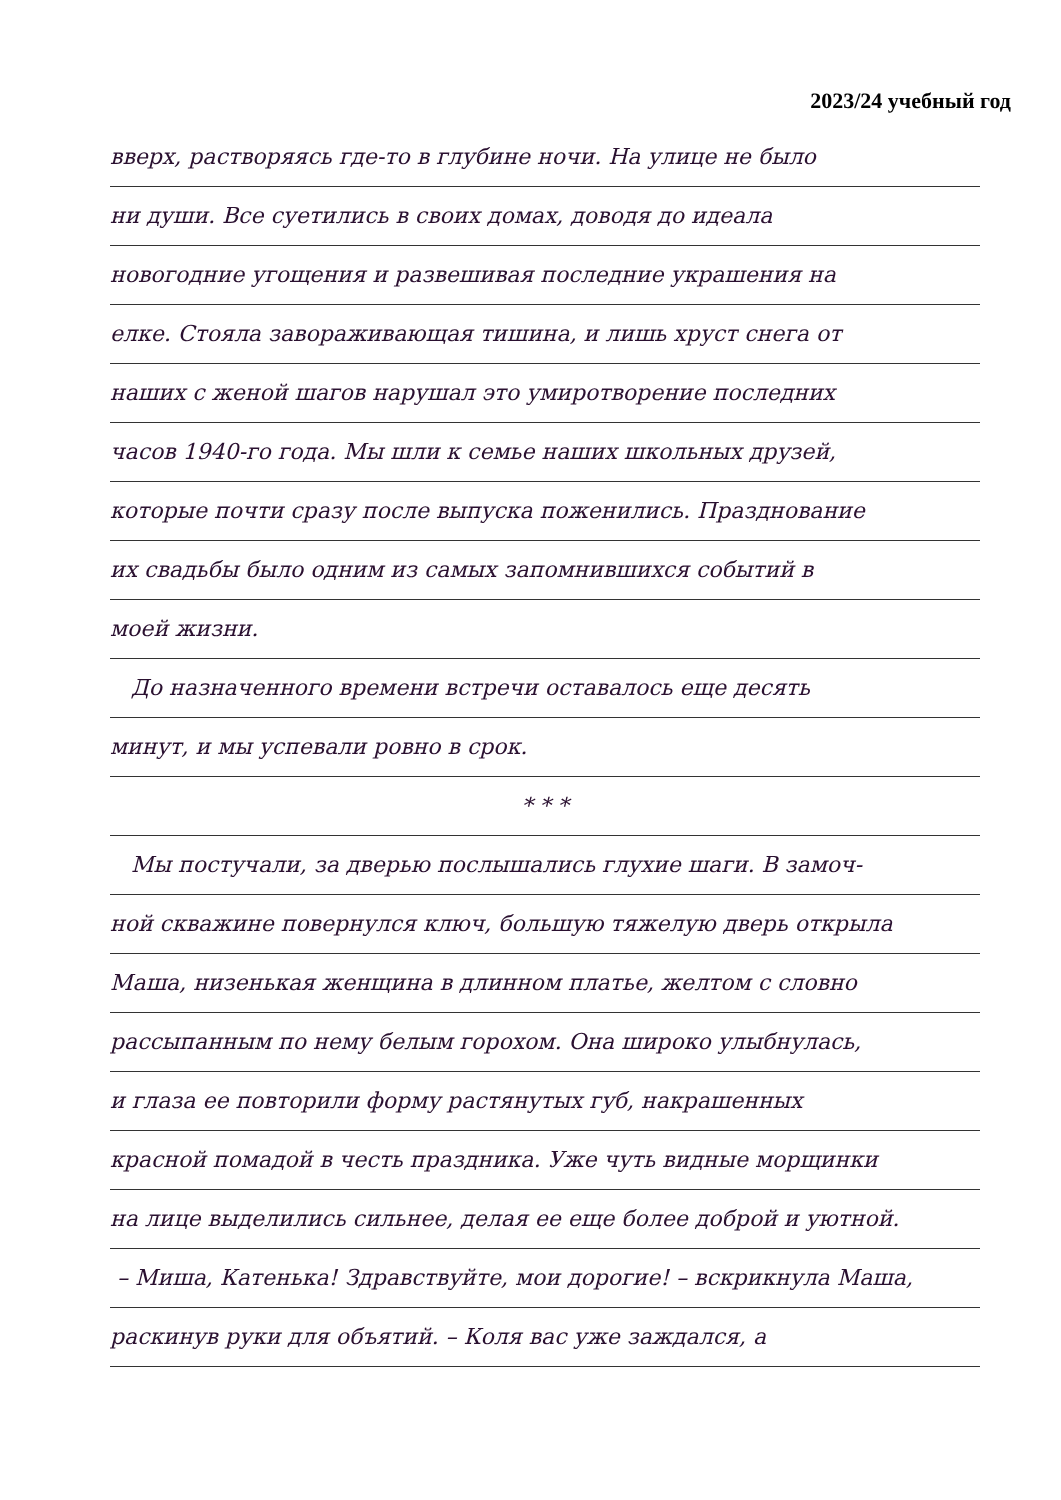2023/24 учебный год
вверх, растворяясь где-то в глубине ночи. На улице не было
ни души. Все суетились в своих домах, доводя до идеала
новогодние угощения и развешивая последние украшения на
елке. Стояла завораживающая тишина, и лишь хруст снега от
наших с женой шагов нарушал это умиротворение последних
часов 1940-го года. Мы шли к семье наших школьных друзей,
которые почти сразу после выпуска поженились. Празднование
их свадьбы было одним из самых запомнившихся событий в
моей жизни.
До назначенного времени встречи оставалось еще десять
минут, и мы успевали ровно в срок.
* * *
Мы постучали, за дверью послышались глухие шаги. В замоч-
ной скважине повернулся ключ, большую тяжелую дверь открыла
Маша, низенькая женщина в длинном платье, желтом с словно
рассыпанным по нему белым горохом. Она широко улыбнулась,
и глаза ее повторили форму растянутых губ, накрашенных
красной помадой в честь праздника. Уже чуть видные морщинки
на лице выделились сильнее, делая ее еще более доброй и уютной.
– Миша, Катенька! Здравствуйте, мои дорогие! – вскрикнула Маша,
раскинув руки для объятий. – Коля вас уже заждался, а